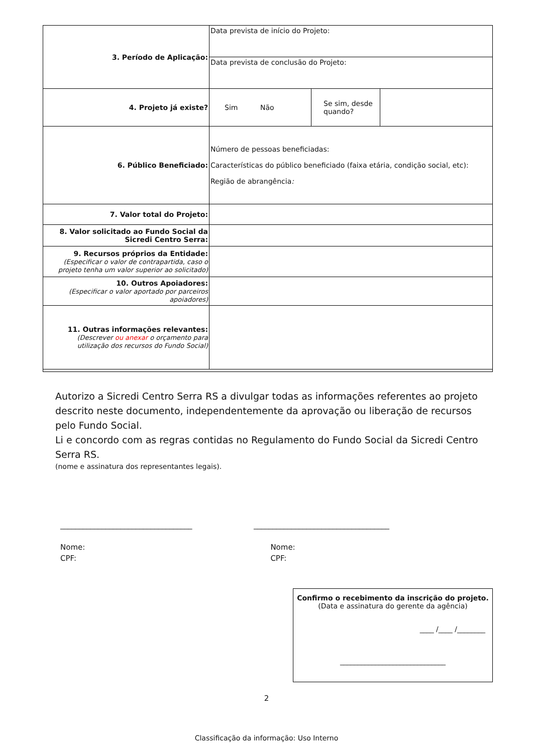| 3. Período de Aplicação: | Data prevista de início do Projeto: | | |
| | Data prevista de conclusão do Projeto: | | |
| 4. Projeto já existe? | Sim Não | Se sim, desde quando? | |
| 6. Público Beneficiado: | Número de pessoas beneficiadas: Características do público beneficiado (faixa etária, condição social, etc): Região de abrangência : | | |
| 7. Valor total do Projeto: | | | |
| 8. Valor solicitado ao Fundo Social da Sicredi Centro Serra: | | | |
| 9. Recursos próprios da Entidade: (Especificar o valor de contrapartida, caso o projeto tenha um valor superior ao solicitado) | | | |
| 10. Outros Apoiadores: (Especificar o valor aportado por parceiros apoiadores) | | | |
| 11. Outras informações relevantes: (Descrever ou anexar o orçamento para utilização dos recursos do Fundo Social) | | | |
Autorizo a Sicredi Centro Serra RS a divulgar todas as informações referentes ao projeto descrito neste documento, independentemente da aprovação ou liberação de recursos pelo Fundo Social.
Li e concordo com as regras contidas no Regulamento do Fundo Social da Sicredi Centro Serra RS.
(nome e assinatura dos representantes legais).
___________________________________
Nome:
CPF:
____________________________________
Nome:
CPF:
Confirmo o recebimento da inscrição do projeto.
(Data e assinatura do gerente da agência)
____ /____ /________
______________________________
2
Classificação da informação: Uso Interno